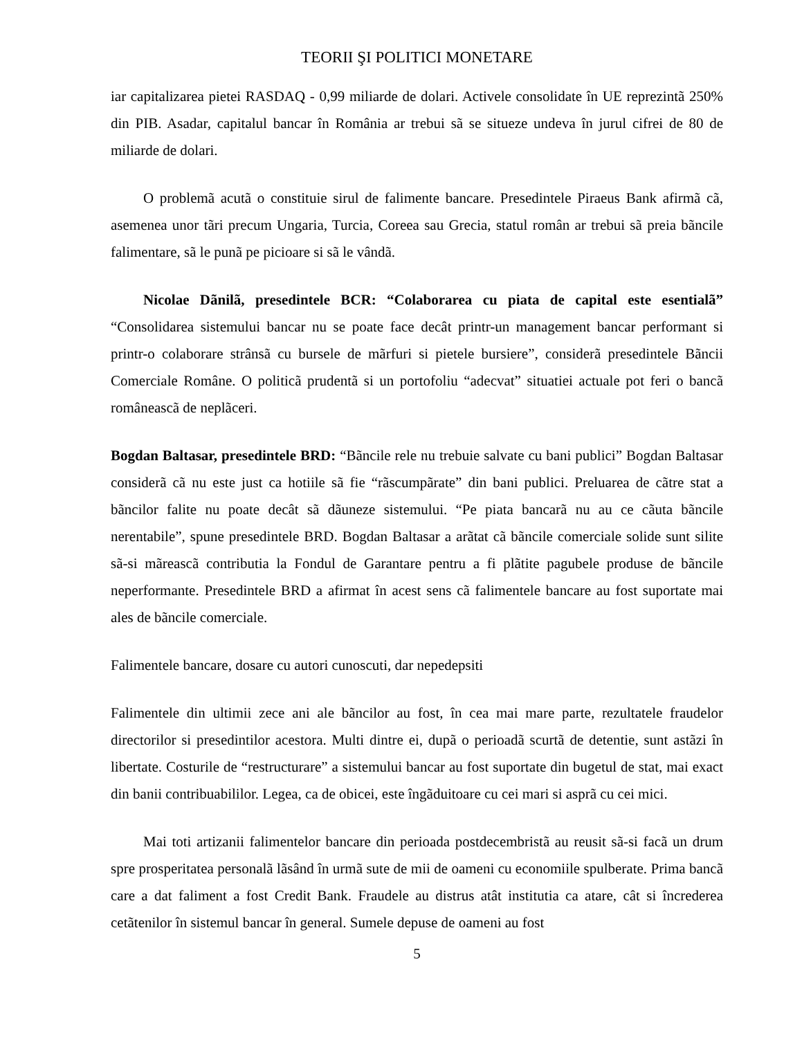TEORII ŞI POLITICI MONETARE
iar capitalizarea pietei RASDAQ - 0,99 miliarde de dolari. Activele consolidate în UE reprezintã 250% din PIB. Asadar, capitalul bancar în România ar trebui sã se situeze undeva în jurul cifrei de 80 de miliarde de dolari.
O problemã acutã o constituie sirul de falimente bancare. Presedintele Piraeus Bank afirmã cã, asemenea unor tãri precum Ungaria, Turcia, Coreea sau Grecia, statul român ar trebui sã preia bãncile falimentare, sã le punã pe picioare si sã le vândã.
Nicolae Dãnilã, presedintele BCR: “Colaborarea cu piata de capital este esentialã” “Consolidarea sistemului bancar nu se poate face decât printr-un management bancar performant si printr-o colaborare strânsã cu bursele de mãrfuri si pietele bursiere”, considerã presedintele Bãncii Comerciale Române. O politicã prudentã si un portofoliu “adecvat” situatiei actuale pot feri o bancã româneascã de neplãceri.
Bogdan Baltasar, presedintele BRD: “Bãncile rele nu trebuie salvate cu bani publici” Bogdan Baltasar considerã cã nu este just ca hotiile sã fie “rãscumpãrate” din bani publici. Preluarea de cãtre stat a bãncilor falite nu poate decât sã dãuneze sistemului. “Pe piata bancarã nu au ce cãuta bãncile nerentabile”, spune presedintele BRD. Bogdan Baltasar a arãtat cã bãncile comerciale solide sunt silite sã-si mãreascã contributia la Fondul de Garantare pentru a fi plãtite pagubele produse de bãncile neperformante. Presedintele BRD a afirmat în acest sens cã falimentele bancare au fost suportate mai ales de bãncile comerciale.
Falimentele bancare, dosare cu autori cunoscuti, dar nepedepsiti
Falimentele din ultimii zece ani ale bãncilor au fost, în cea mai mare parte, rezultatele fraudelor directorilor si presedintilor acestora. Multi dintre ei, dupã o perioadã scurtã de detentie, sunt astãzi în libertate. Costurile de “restructurare” a sistemului bancar au fost suportate din bugetul de stat, mai exact din banii contribuabililor. Legea, ca de obicei, este îngãduitoare cu cei mari si asprã cu cei mici.
Mai toti artizanii falimentelor bancare din perioada postdecembristã au reusit sã-si facã un drum spre prosperitatea personalã lãsând în urmã sute de mii de oameni cu economiile spulberate. Prima bancã care a dat faliment a fost Credit Bank. Fraudele au distrus atât institutia ca atare, cât si încrederea cetãtenilor în sistemul bancar în general. Sumele depuse de oameni au fost
5